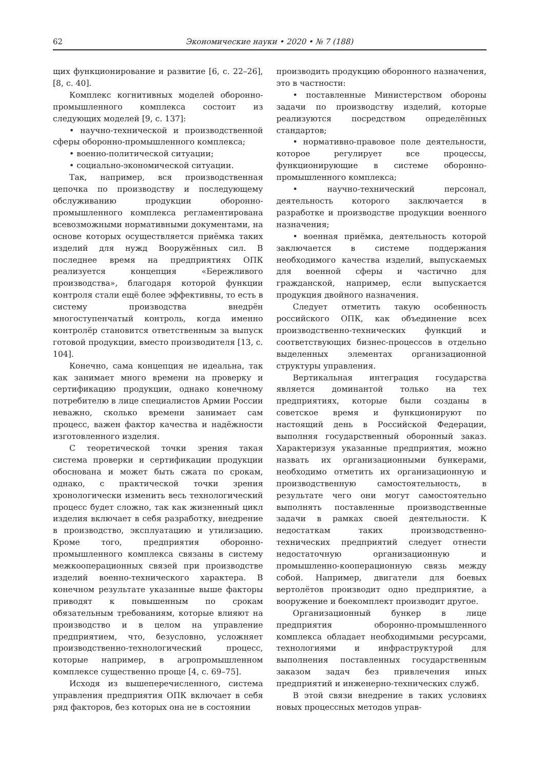62 Экономические науки • 2020 • № 7 (188)
щих функционирование и развитие [6, с. 22–26], [8, с. 40].
Комплекс когнитивных моделей оборонно-промышленного комплекса состоит из следующих моделей [9, с. 137]:
• научно-технической и производственной сферы оборонно-промышленного комплекса;
• военно-политической ситуации;
• социально-экономической ситуации.
Так, например, вся производственная цепочка по производству и последующему обслуживанию продукции оборонно-промышленного комплекса регламентирована всевозможными нормативными документами, на основе которых осуществляется приёмка таких изделий для нужд Вооружённых сил. В последнее время на предприятиях ОПК реализуется концепция «Бережливого производства», благодаря которой функции контроля стали ещё более эффективны, то есть в систему производства внедрён многоступенчатый контроль, когда именно контролёр становится ответственным за выпуск готовой продукции, вместо производителя [13, с. 104].
Конечно, сама концепция не идеальна, так как занимает много времени на проверку и сертификацию продукции, однако конечному потребителю в лице специалистов Армии России неважно, сколько времени занимает сам процесс, важен фактор качества и надёжности изготовленного изделия.
С теоретической точки зрения такая система проверки и сертификации продукции обоснована и может быть сжата по срокам, однако, с практической точки зрения хронологически изменить весь технологический процесс будет сложно, так как жизненный цикл изделия включает в себя разработку, внедрение в производство, эксплуатацию и утилизацию. Кроме того, предприятия оборонно-промышленного комплекса связаны в систему межкооперационных связей при производстве изделий военно-технического характера. В конечном результате указанные выше факторы приводят к повышенным по срокам обязательным требованиям, которые влияют на производство и в целом на управление предприятием, что, безусловно, усложняет производственно-технологический процесс, которые например, в агропромышленном комплексе существенно проще [4, с. 69–75].
Исходя из вышеперечисленного, система управления предприятия ОПК включает в себя ряд факторов, без которых она не в состоянии
производить продукцию оборонного назначения, это в частности:
• поставленные Министерством обороны задачи по производству изделий, которые реализуются посредством определённых стандартов;
• нормативно-правовое поле деятельности, которое регулирует все процессы, функционирующие в системе оборонно-промышленного комплекса;
• научно-технический персонал, деятельность которого заключается в разработке и производстве продукции военного назначения;
• военная приёмка, деятельность которой заключается в системе поддержания необходимого качества изделий, выпускаемых для военной сферы и частично для гражданской, например, если выпускается продукция двойного назначения.
Следует отметить такую особенность российского ОПК, как объединение всех производственно-технических функций и соответствующих бизнес-процессов в отдельно выделенных элементах организационной структуры управления.
Вертикальная интеграция государства является доминантой только на тех предприятиях, которые были созданы в советское время и функционируют по настоящий день в Российской Федерации, выполняя государственный оборонный заказ. Характеризуя указанные предприятия, можно назвать их организационными бункерами, необходимо отметить их организационную и производственную самостоятельность, в результате чего они могут самостоятельно выполнять поставленные производственные задачи в рамках своей деятельности. К недостаткам таких производственно-технических предприятий следует отнести недостаточную организационную и промышленно-кооперационную связь между собой. Например, двигатели для боевых вертолётов производит одно предприятие, а вооружение и боекомплект производит другое.
Организационный бункер в лице предприятия оборонно-промышленного комплекса обладает необходимыми ресурсами, технологиями и инфраструктурой для выполнения поставленных государственным заказом задач без привлечения иных предприятий и инженерно-технических служб.
В этой связи внедрение в таких условиях новых процессных методов управ-